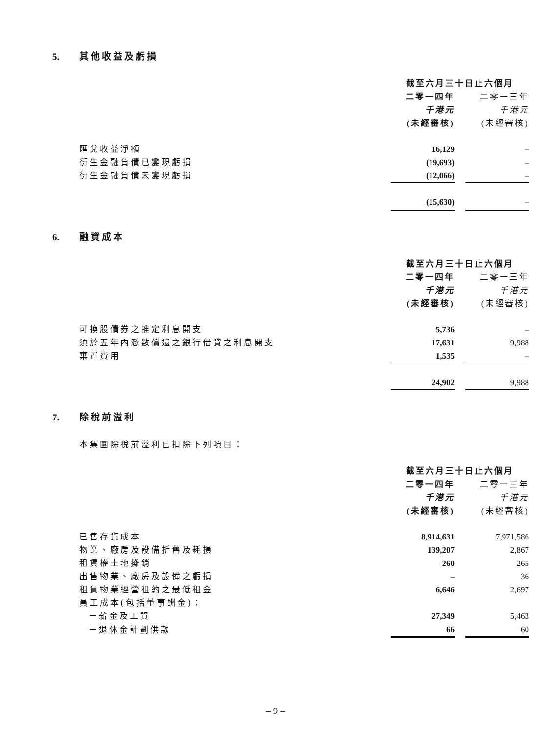5. 其他收益及虧損
| | 截至六月三十日止六個月 | | |
| | 二零一四年 | | 二零一三年 |
| | 千港元 | | 千港元 |
| | (未經審核) | | (未經審核) |
| 匯兌收益淨額 | 16,129 | | – |
| 衍生金融負債已變現虧損 | (19,693) | | – |
| 衍生金融負債未變現虧損 | (12,066) | | – |
| | (15,630) | | – |
6. 融資成本
| | 截至六月三十日止六個月 | | |
| | 二零一四年 | | 二零一三年 |
| | 千港元 | | 千港元 |
| | (未經審核) | | (未經審核) |
| 可換股債券之推定利息開支 | 5,736 | | – |
| 須於五年內悉數償還之銀行借貸之利息開支 | 17,631 | | 9,988 |
| 棄置費用 | 1,535 | | – |
| | 24,902 | | 9,988 |
7. 除稅前溢利
本集團除稅前溢利已扣除下列項目：
| | 截至六月三十日止六個月 | | |
| | 二零一四年 | | 二零一三年 |
| | 千港元 | | 千港元 |
| | (未經審核) | | (未經審核) |
| 已售存貨成本 | 8,914,631 | | 7,971,586 |
| 物業、廠房及設備折舊及耗損 | 139,207 | | 2,867 |
| 租賃權土地攤銷 | 260 | | 265 |
| 出售物業、廠房及設備之虧損 | – | | 36 |
| 租賃物業經營租約之最低租金 | 6,646 | | 2,697 |
| 員工成本(包括董事酬金)： | | | |
| －薪金及工資 | 27,349 | | 5,463 |
| －退休金計劃供款 | 66 | | 60 |
– 9 –